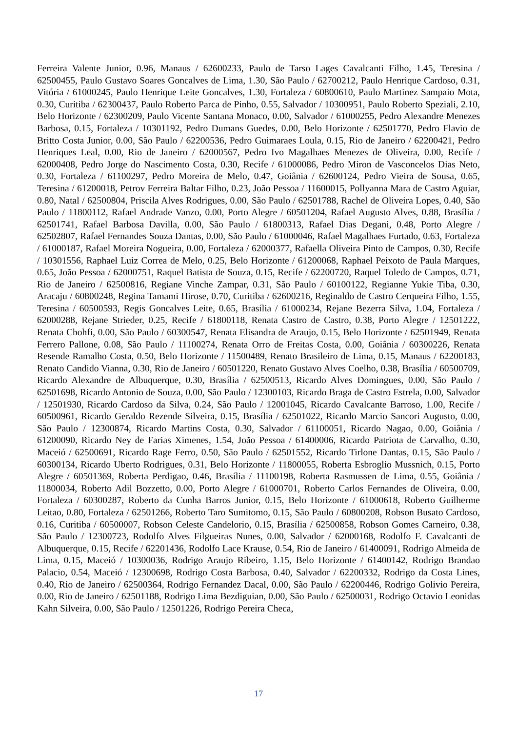Ferreira Valente Junior, 0.96, Manaus / 62600233, Paulo de Tarso Lages Cavalcanti Filho, 1.45, Teresina / 62500455, Paulo Gustavo Soares Goncalves de Lima, 1.30, São Paulo / 62700212, Paulo Henrique Cardoso, 0.31, Vitória / 61000245, Paulo Henrique Leite Goncalves, 1.30, Fortaleza / 60800610, Paulo Martinez Sampaio Mota, 0.30, Curitiba / 62300437, Paulo Roberto Parca de Pinho, 0.55, Salvador / 10300951, Paulo Roberto Speziali, 2.10, Belo Horizonte / 62300209, Paulo Vicente Santana Monaco, 0.00, Salvador / 61000255, Pedro Alexandre Menezes Barbosa, 0.15, Fortaleza / 10301192, Pedro Dumans Guedes, 0.00, Belo Horizonte / 62501770, Pedro Flavio de Britto Costa Junior, 0.00, São Paulo / 62200536, Pedro Guimaraes Loula, 0.15, Rio de Janeiro / 62200421, Pedro Henriques Leal, 0.00, Rio de Janeiro / 62000567, Pedro Ivo Magalhaes Menezes de Oliveira, 0.00, Recife / 62000408, Pedro Jorge do Nascimento Costa, 0.30, Recife / 61000086, Pedro Miron de Vasconcelos Dias Neto, 0.30, Fortaleza / 61100297, Pedro Moreira de Melo, 0.47, Goiânia / 62600124, Pedro Vieira de Sousa, 0.65, Teresina / 61200018, Petrov Ferreira Baltar Filho, 0.23, João Pessoa / 11600015, Pollyanna Mara de Castro Aguiar, 0.80, Natal / 62500804, Priscila Alves Rodrigues, 0.00, São Paulo / 62501788, Rachel de Oliveira Lopes, 0.40, São Paulo / 11800112, Rafael Andrade Vanzo, 0.00, Porto Alegre / 60501204, Rafael Augusto Alves, 0.88, Brasília / 62501741, Rafael Barbosa Davilla, 0.00, São Paulo / 61800313, Rafael Dias Degani, 0.48, Porto Alegre / 62502807, Rafael Fernandes Souza Dantas, 0.00, São Paulo / 61000046, Rafael Magalhaes Furtado, 0.63, Fortaleza / 61000187, Rafael Moreira Nogueira, 0.00, Fortaleza / 62000377, Rafaella Oliveira Pinto de Campos, 0.30, Recife / 10301556, Raphael Luiz Correa de Melo, 0.25, Belo Horizonte / 61200068, Raphael Peixoto de Paula Marques, 0.65, João Pessoa / 62000751, Raquel Batista de Souza, 0.15, Recife / 62200720, Raquel Toledo de Campos, 0.71, Rio de Janeiro / 62500816, Regiane Vinche Zampar, 0.31, São Paulo / 60100122, Regianne Yukie Tiba, 0.30, Aracaju / 60800248, Regina Tamami Hirose, 0.70, Curitiba / 62600216, Reginaldo de Castro Cerqueira Filho, 1.55, Teresina / 60500593, Regis Goncalves Leite, 0.65, Brasília / 61000234, Rejane Bezerra Silva, 1.04, Fortaleza / 62000288, Rejane Strieder, 0.25, Recife / 61800118, Renata Castro de Castro, 0.38, Porto Alegre / 12501222, Renata Chohfi, 0.00, São Paulo / 60300547, Renata Elisandra de Araujo, 0.15, Belo Horizonte / 62501949, Renata Ferrero Pallone, 0.08, São Paulo / 11100274, Renata Orro de Freitas Costa, 0.00, Goiânia / 60300226, Renata Resende Ramalho Costa, 0.50, Belo Horizonte / 11500489, Renato Brasileiro de Lima, 0.15, Manaus / 62200183, Renato Candido Vianna, 0.30, Rio de Janeiro / 60501220, Renato Gustavo Alves Coelho, 0.38, Brasília / 60500709, Ricardo Alexandre de Albuquerque, 0.30, Brasília / 62500513, Ricardo Alves Domingues, 0.00, São Paulo / 62501698, Ricardo Antonio de Souza, 0.00, São Paulo / 12300103, Ricardo Braga de Castro Estrela, 0.00, Salvador / 12501930, Ricardo Cardoso da Silva, 0.24, São Paulo / 12001045, Ricardo Cavalcante Barroso, 1.00, Recife / 60500961, Ricardo Geraldo Rezende Silveira, 0.15, Brasília / 62501022, Ricardo Marcio Sancori Augusto, 0.00, São Paulo / 12300874, Ricardo Martins Costa, 0.30, Salvador / 61100051, Ricardo Nagao, 0.00, Goiânia / 61200090, Ricardo Ney de Farias Ximenes, 1.54, João Pessoa / 61400006, Ricardo Patriota de Carvalho, 0.30, Maceió / 62500691, Ricardo Rage Ferro, 0.50, São Paulo / 62501552, Ricardo Tirlone Dantas, 0.15, São Paulo / 60300134, Ricardo Uberto Rodrigues, 0.31, Belo Horizonte / 11800055, Roberta Esbroglio Mussnich, 0.15, Porto Alegre / 60501369, Roberta Perdigao, 0.46, Brasília / 11100198, Roberta Rasmussen de Lima, 0.55, Goiânia / 11800034, Roberto Adil Bozzetto, 0.00, Porto Alegre / 61000701, Roberto Carlos Fernandes de Oliveira, 0.00, Fortaleza / 60300287, Roberto da Cunha Barros Junior, 0.15, Belo Horizonte / 61000618, Roberto Guilherme Leitao, 0.80, Fortaleza / 62501266, Roberto Taro Sumitomo, 0.15, São Paulo / 60800208, Robson Busato Cardoso, 0.16, Curitiba / 60500007, Robson Celeste Candelorio, 0.15, Brasília / 62500858, Robson Gomes Carneiro, 0.38, São Paulo / 12300723, Rodolfo Alves Filgueiras Nunes, 0.00, Salvador / 62000168, Rodolfo F. Cavalcanti de Albuquerque, 0.15, Recife / 62201436, Rodolfo Lace Krause, 0.54, Rio de Janeiro / 61400091, Rodrigo Almeida de Lima, 0.15, Maceió / 10300036, Rodrigo Araujo Ribeiro, 1.15, Belo Horizonte / 61400142, Rodrigo Brandao Palacio, 0.54, Maceió / 12300698, Rodrigo Costa Barbosa, 0.40, Salvador / 62200332, Rodrigo da Costa Lines, 0.40, Rio de Janeiro / 62500364, Rodrigo Fernandez Dacal, 0.00, São Paulo / 62200446, Rodrigo Golivio Pereira, 0.00, Rio de Janeiro / 62501188, Rodrigo Lima Bezdiguian, 0.00, São Paulo / 62500031, Rodrigo Octavio Leonidas Kahn Silveira, 0.00, São Paulo / 12501226, Rodrigo Pereira Checa,
17